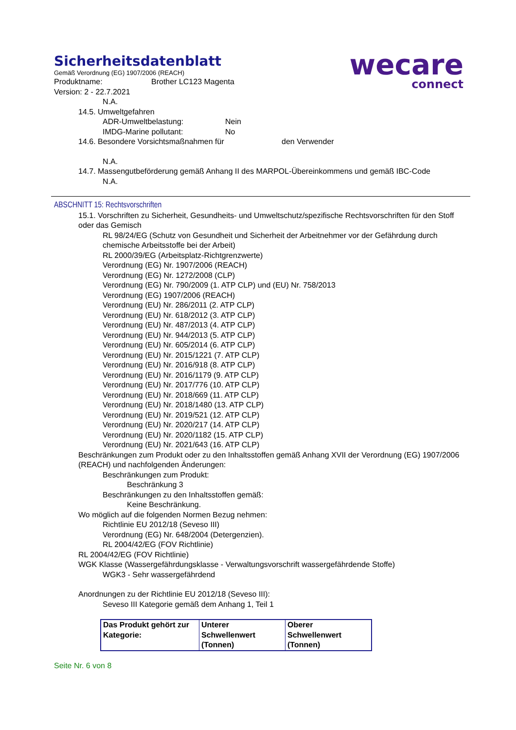wecare
connect
Sicherheitsdatenblatt
Gemäß Verordnung (EG) 1907/2006 (REACH)
Produktname: Brother LC123 Magenta
Version: 2 - 22.7.2021
N.A.
14.5. Umweltgefahren
ADR-Umweltbelastung: Nein
IMDG-Marine pollutant: No
14.6. Besondere Vorsichtsmaßnahmen für den Verwender
N.A.
14.7. Massengutbeförderung gemäß Anhang II des MARPOL-Übereinkommens und gemäß IBC-Code
N.A.
ABSCHNITT 15: Rechtsvorschriften
15.1. Vorschriften zu Sicherheit, Gesundheits- und Umweltschutz/spezifische Rechtsvorschriften für den Stoff oder das Gemisch
RL 98/24/EG (Schutz von Gesundheit und Sicherheit der Arbeitnehmer vor der Gefährdung durch chemische Arbeitsstoffe bei der Arbeit)
RL 2000/39/EG (Arbeitsplatz-Richtgrenzwerte)
Verordnung (EG) Nr. 1907/2006 (REACH)
Verordnung (EG) Nr. 1272/2008 (CLP)
Verordnung (EG) Nr. 790/2009 (1. ATP CLP) und (EU) Nr. 758/2013
Verordnung (EG) 1907/2006 (REACH)
Verordnung (EU) Nr. 286/2011 (2. ATP CLP)
Verordnung (EU) Nr. 618/2012 (3. ATP CLP)
Verordnung (EU) Nr. 487/2013 (4. ATP CLP)
Verordnung (EU) Nr. 944/2013 (5. ATP CLP)
Verordnung (EU) Nr. 605/2014 (6. ATP CLP)
Verordnung (EU) Nr. 2015/1221 (7. ATP CLP)
Verordnung (EU) Nr. 2016/918 (8. ATP CLP)
Verordnung (EU) Nr. 2016/1179 (9. ATP CLP)
Verordnung (EU) Nr. 2017/776 (10. ATP CLP)
Verordnung (EU) Nr. 2018/669 (11. ATP CLP)
Verordnung (EU) Nr. 2018/1480 (13. ATP CLP)
Verordnung (EU) Nr. 2019/521 (12. ATP CLP)
Verordnung (EU) Nr. 2020/217 (14. ATP CLP)
Verordnung (EU) Nr. 2020/1182 (15. ATP CLP)
Verordnung (EU) Nr. 2021/643 (16. ATP CLP)
Beschränkungen zum Produkt oder zu den Inhaltsstoffen gemäß Anhang XVII der Verordnung (EG) 1907/2006 (REACH) und nachfolgenden Änderungen:
Beschränkungen zum Produkt:
Beschränkung 3
Beschränkungen zu den Inhaltsstoffen gemäß:
Keine Beschränkung.
Wo möglich auf die folgenden Normen Bezug nehmen:
Richtlinie EU 2012/18 (Seveso III)
Verordnung (EG) Nr. 648/2004 (Detergenzien).
RL 2004/42/EG (FOV Richtlinie)
RL 2004/42/EG (FOV Richtlinie)
WGK Klasse (Wassergefährdungsklasse - Verwaltungsvorschrift wassergefährdende Stoffe)
WGK3 - Sehr wassergefährdend
Anordnungen zu der Richtlinie EU 2012/18 (Seveso III):
Seveso III Kategorie gemäß dem Anhang 1, Teil 1
| Das Produkt gehört zur Kategorie: | Unterer Schwellenwert (Tonnen) | Oberer Schwellenwert (Tonnen) |
Seite Nr. 6 von 8